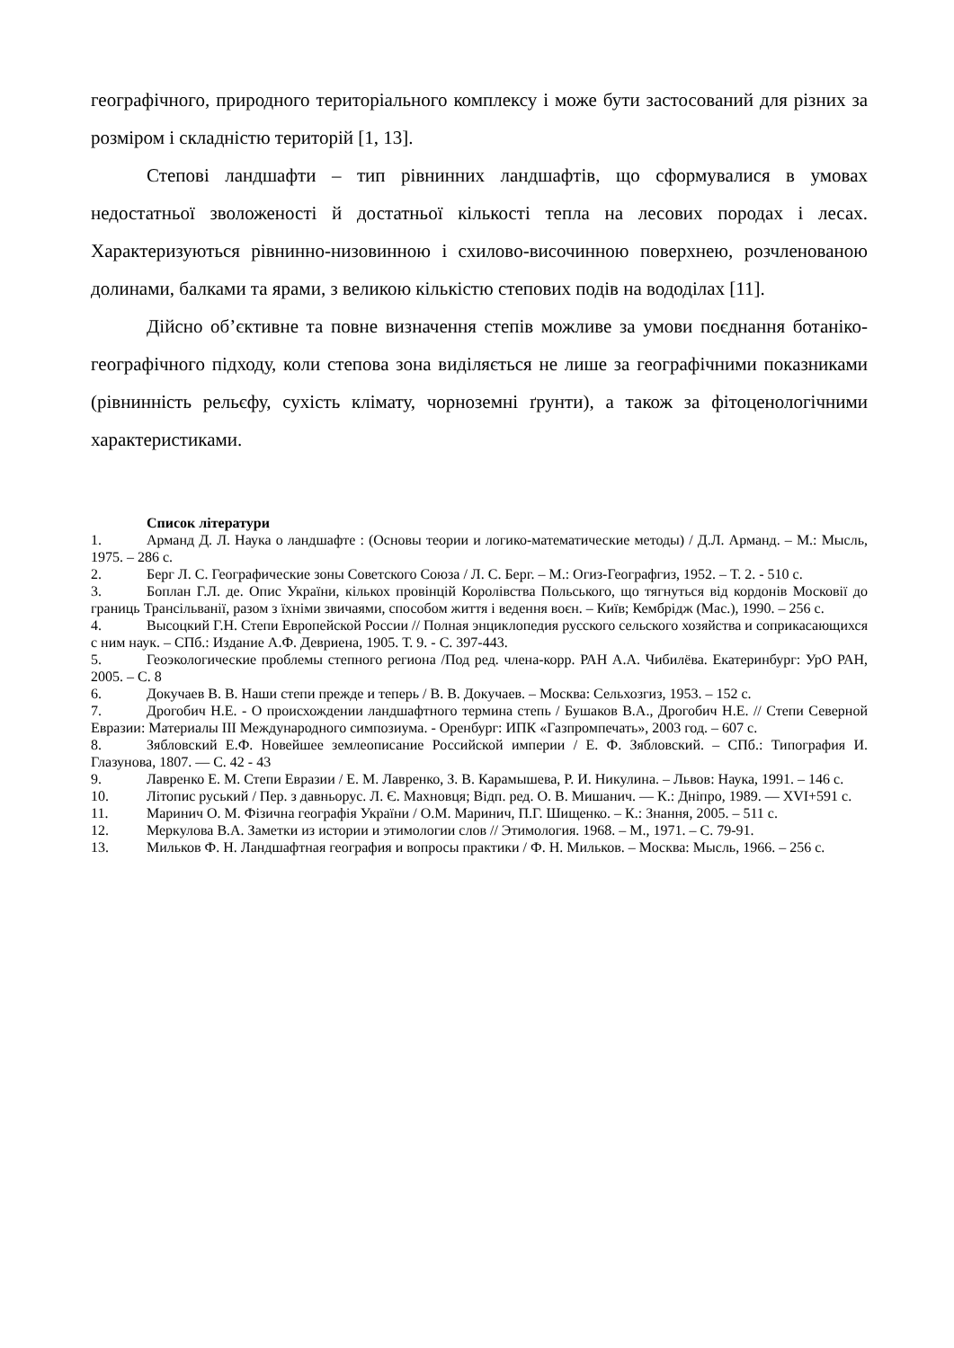географічного, природного територіального комплексу і може бути застосований для різних за розміром і складністю територій [1, 13].
Степові ландшафти – тип рівнинних ландшафтів, що сформувалися в умовах недостатньої зволоженості й достатньої кількості тепла на лесових породах і лесах. Характеризуються рівнинно-низовинною і схилово-височинною поверхнею, розчленованою долинами, балками та ярами, з великою кількістю степових подів на вододілах [11].
Дійсно об’єктивне та повне визначення степів можливе за умови поєднання ботаніко-географічного підходу, коли степова зона виділяється не лише за географічними показниками (рівнинність рельєфу, сухість клімату, чорноземні ґрунти), а також за фітоценологічними характеристиками.
Список літератури
1. Арманд Д. Л. Наука о ландшафте : (Основы теории и логико-математические методы) / Д.Л. Арманд. – М.: Мысль, 1975. – 286 с.
2. Берг Л. С. Географические зоны Советского Союза / Л. С. Берг. – М.: Огиз-Географгиз, 1952. – Т. 2. - 510 с.
3. Боплан Г.Л. де. Опис України, кількох провінцій Королівства Польського, що тягнуться від кордонів Московії до границь Трансільванії, разом з їхніми звичаями, способом життя і ведення воєн. – Київ; Кембрідж (Мас.), 1990. – 256 с.
4. Высоцкий Г.Н. Степи Европейской России // Полная энциклопедия русского сельского хозяйства и соприкасающихся с ним наук. – СПб.: Издание А.Ф. Девриена, 1905. Т. 9. - С. 397-443.
5. Геоэкологические проблемы степного региона /Под ред. члена-корр. РАН А.А. Чибилёва. Екатеринбург: УрО РАН, 2005. – С. 8
6. Докучаев В. В. Наши степи прежде и теперь / В. В. Докучаев. – Москва: Сельхозгиз, 1953. – 152 с.
7. Дрогобич Н.Е. - О происхождении ландшафтного термина степь / Бушаков В.А., Дрогобич Н.Е. // Степи Северной Евразии: Материалы III Международного симпозиума. - Оренбург: ИПК «Газпромпечать», 2003 год. – 607 с.
8. Зябловский Е.Ф. Новейшее землеописание Российской империи / Е. Ф. Зябловский. – СПб.: Типография И. Глазунова, 1807. — С. 42 - 43
9. Лавренко Е. М. Степи Евразии / Е. М. Лавренко, З. В. Карамышева, Р. И. Никулина. – Львов: Наука, 1991. – 146 с.
10. Літопис руський / Пер. з давньорус. Л. Є. Махновця; Відп. ред. О. В. Мишанич. — К.: Дніпро, 1989. — XVI+591 с.
11. Маринич О. М. Фізична географія України / О.М. Маринич, П.Г. Шищенко. – К.: Знання, 2005. – 511 с.
12. Меркулова В.А. Заметки из истории и этимологии слов // Этимология. 1968. – М., 1971. – С. 79-91.
13. Мильков Ф. Н. Ландшафтная география и вопросы практики / Ф. Н. Мильков. – Москва: Мысль, 1966. – 256 с.